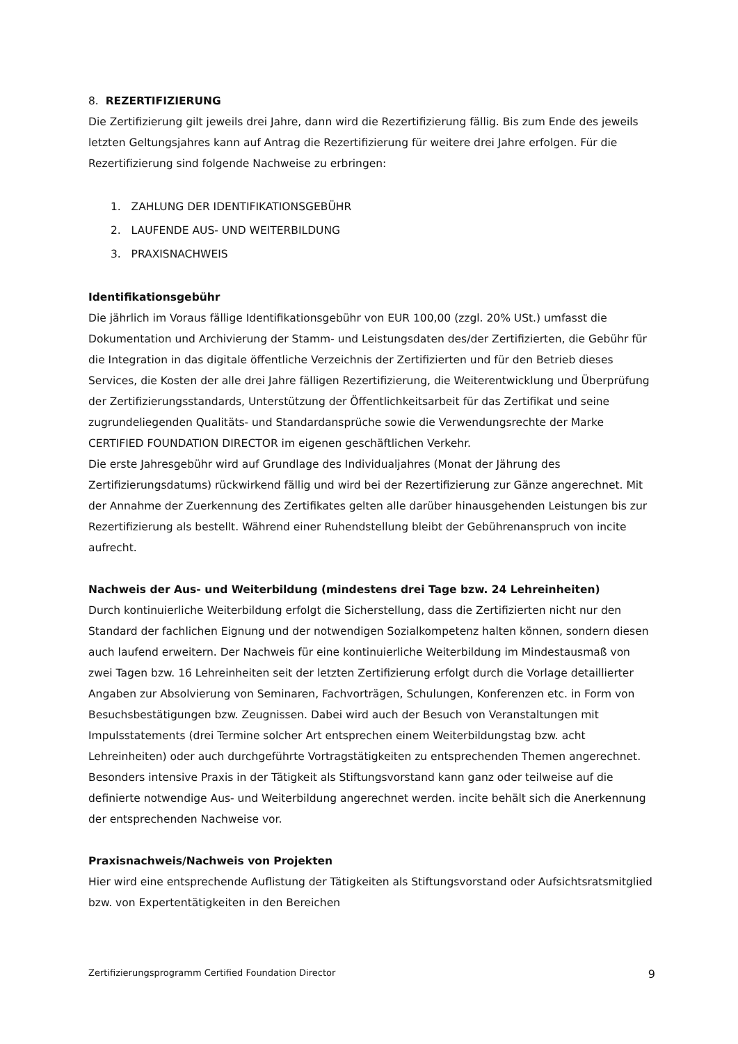8. REZERTIFIZIERUNG
Die Zertifizierung gilt jeweils drei Jahre, dann wird die Rezertifizierung fällig. Bis zum Ende des jeweils letzten Geltungsjahres kann auf Antrag die Rezertifizierung für weitere drei Jahre erfolgen. Für die Rezertifizierung sind folgende Nachweise zu erbringen:
1. ZAHLUNG DER IDENTIFIKATIONSGEBÜHR
2. LAUFENDE AUS- UND WEITERBILDUNG
3. PRAXISNACHWEIS
Identifikationsgebühr
Die jährlich im Voraus fällige Identifikationsgebühr von EUR 100,00 (zzgl. 20% USt.) umfasst die Dokumentation und Archivierung der Stamm- und Leistungsdaten des/der Zertifizierten, die Gebühr für die Integration in das digitale öffentliche Verzeichnis der Zertifizierten und für den Betrieb dieses Services, die Kosten der alle drei Jahre fälligen Rezertifizierung, die Weiterentwicklung und Überprüfung der Zertifizierungsstandards, Unterstützung der Öffentlichkeitsarbeit für das Zertifikat und seine zugrundeliegenden Qualitäts- und Standardansprüche sowie die Verwendungsrechte der Marke CERTIFIED FOUNDATION DIRECTOR im eigenen geschäftlichen Verkehr.
Die erste Jahresgebühr wird auf Grundlage des Individualjahres (Monat der Jährung des Zertifizierungsdatums) rückwirkend fällig und wird bei der Rezertifizierung zur Gänze angerechnet. Mit der Annahme der Zuerkennung des Zertifikates gelten alle darüber hinausgehenden Leistungen bis zur Rezertifizierung als bestellt. Während einer Ruhendstellung bleibt der Gebührenanspruch von incite aufrecht.
Nachweis der Aus- und Weiterbildung (mindestens drei Tage bzw. 24 Lehreinheiten)
Durch kontinuierliche Weiterbildung erfolgt die Sicherstellung, dass die Zertifizierten nicht nur den Standard der fachlichen Eignung und der notwendigen Sozialkompetenz halten können, sondern diesen auch laufend erweitern. Der Nachweis für eine kontinuierliche Weiterbildung im Mindestausmaß von zwei Tagen bzw. 16 Lehreinheiten seit der letzten Zertifizierung erfolgt durch die Vorlage detaillierter Angaben zur Absolvierung von Seminaren, Fachvorträgen, Schulungen, Konferenzen etc. in Form von Besuchsbestätigungen bzw. Zeugnissen. Dabei wird auch der Besuch von Veranstaltungen mit Impulsstatements (drei Termine solcher Art entsprechen einem Weiterbildungstag bzw. acht Lehreinheiten) oder auch durchgeführte Vortragstätigkeiten zu entsprechenden Themen angerechnet.
Besonders intensive Praxis in der Tätigkeit als Stiftungsvorstand kann ganz oder teilweise auf die definierte notwendige Aus- und Weiterbildung angerechnet werden. incite behält sich die Anerkennung der entsprechenden Nachweise vor.
Praxisnachweis/Nachweis von Projekten
Hier wird eine entsprechende Auflistung der Tätigkeiten als Stiftungsvorstand oder Aufsichtsratsmitglied bzw. von Expertentätigkeiten in den Bereichen
Zertifizierungsprogramm Certified Foundation Director 9